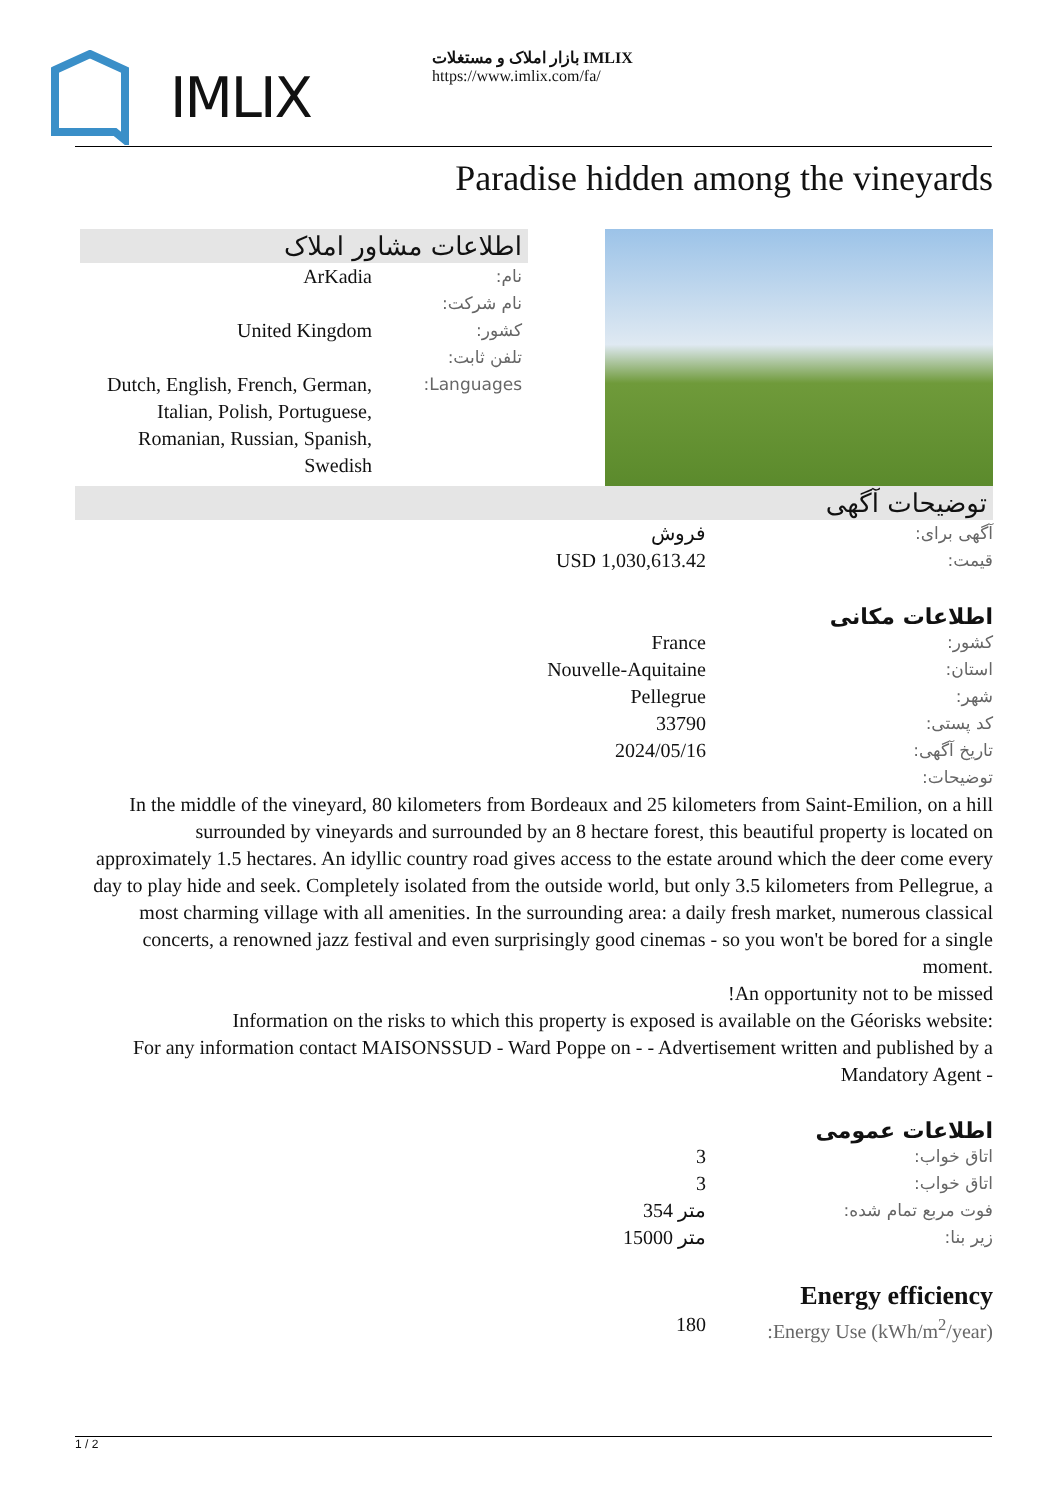IMLIX
بازار املاک و مستغلات IMLIX
https://www.imlix.com/fa/
Paradise hidden among the vineyards
اطلاعات مشاور املاک
نام:
ArKadia
نام شرکت:
کشور:
United Kingdom
تلفن ثابت:
Languages:
Dutch, English, French, German, Italian, Polish, Portuguese, Romanian, Russian, Spanish, Swedish
توضیحات آگهی
آگهی برای:
فروش
قیمت:
USD 1,030,613.42
اطلاعات مکانی
کشور:
France
استان:
Nouvelle-Aquitaine
شهر:
Pellegrue
کد پستی:
33790
تاریخ آگهی:
2024/05/16
توضیحات:
In the middle of the vineyard, 80 kilometers from Bordeaux and 25 kilometers from Saint-Emilion, on a hill surrounded by vineyards and surrounded by an 8 hectare forest, this beautiful property is located on approximately 1.5 hectares. An idyllic country road gives access to the estate around which the deer come every day to play hide and seek. Completely isolated from the outside world, but only 3.5 kilometers from Pellegrue, a most charming village with all amenities. In the surrounding area: a daily fresh market, numerous classical concerts, a renowned jazz festival and even surprisingly good cinemas - so you won't be bored for a single moment.
!An opportunity not to be missed
Information on the risks to which this property is exposed is available on the Géorisks website:
For any information contact MAISONSSUD - Ward Poppe on - - Advertisement written and published by a Mandatory Agent -
اطلاعات عمومی
اتاق خواب:
3
اتاق خواب:
3
فوت مربع تمام شده:
354 متر
زیر بنا:
15000 متر
Energy efficiency
Energy Use (kWh/m<sup>2</sup>/year):
180
1 / 2